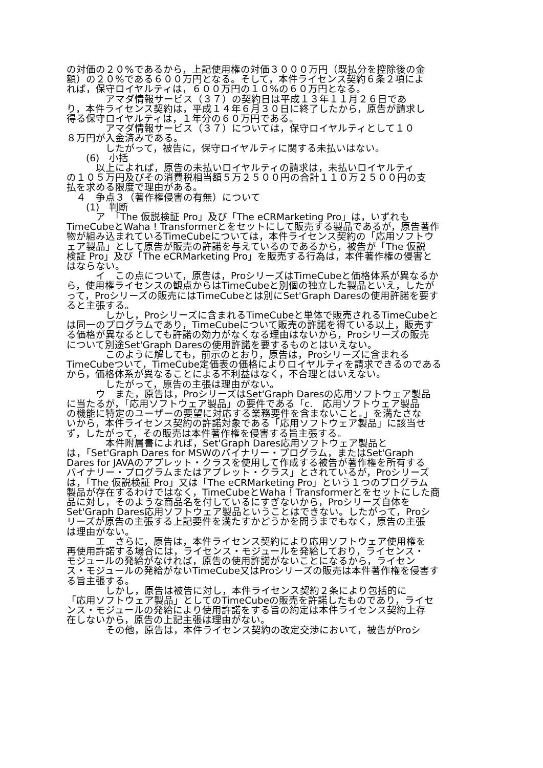の対価の２０%であるから，上記使用権の対価３０００万円（既払分を控除後の金
額）の２０%である６００万円となる。そして，本件ライセンス契約６条２項によ
れば，保守ロイヤルティは，６００万円の１０%の６０万円となる。
　　　　アマダ情報サービス（３７）の契約日は平成１３年１１月２６日であ
り，本件ライセンス契約は，平成１４年６月３０日に終了したから，原告が請求し
得る保守ロイヤルティは，１年分の６０万円である。
　　　　アマダ情報サービス（３７）については，保守ロイヤルティとして１０
８万円が入金済みである。
　　　　したがって，被告に，保守ロイヤルティに関する未払いはない。
　　(6)　小括
　　　以上によれば，原告の未払いロイヤルティの請求は，未払いロイヤルティ
の１０５万円及びその消費税相当額５万２５００円の合計１１０万２５００円の支
払を求める限度で理由がある。
　４　争点３（著作権侵害の有無）について
　　(1)　判断
　　　ア　「The 仮説検証 Pro」及び「The eCRMarketing Pro」は，いずれも
TimeCubeとWaha ! Transformerとをセットにして販売する製品であるが，原告著作
物が組み込まれているTimeCubeについては，本件ライセンス契約の「応用ソフトウ
ェア製品」として原告が販売の許諾を与えているのであるから，被告が「The 仮説
検証 Pro」及び「The eCRMarketing Pro」を販売する行為は，本件著作権の侵害と
はならない。
　　　イ　この点について，原告は，ProシリーズはTimeCubeと価格体系が異なるか
ら，使用権ライセンスの観点からはTimeCubeと別個の独立した製品といえ，したが
って，Proシリーズの販売にはTimeCubeとは別にSet'Graph Daresの使用許諾を要す
ると主張する。
　　　　しかし，Proシリーズに含まれるTimeCubeと単体で販売されるTimeCubeと
は同一のプログラムであり，TimeCubeについて販売の許諾を得ている以上，販売す
る価格が異なるとしても許諾の効力がなくなる理由はないから，Proシリーズの販売
について別途Set'Graph Daresの使用許諾を要するものとはいえない。
　　　　このように解しても，前示のとおり，原告は，Proシリーズに含まれる
TimeCubeついて，TimeCube定価表の価格によりロイヤルティを請求できるのである
から，価格体系が異なることによる不利益はなく，不合理とはいえない。
　　　　したがって，原告の主張は理由がない。
　　　ウ　また，原告は，ProシリーズはSet'Graph Daresの応用ソフトウェア製品
に当たるが，「応用ソフトウェア製品」の要件である「c.　応用ソフトウェア製品
の機能に特定のユーザーの要望に対応する業務要件を含まないこと。」を満たさな
いから，本件ライセンス契約の許諾対象である「応用ソフトウェア製品」に該当せ
ず，したがって，その販売は本件著作権を侵害する旨主張する。
　　　　本件附属書によれば，Set'Graph Dares応用ソフトウェア製品と
は，「Set'Graph Dares for MSWのバイナリー・プログラム，またはSet'Graph
Dares for JAVAのアプレット・クラスを使用して作成する被告が著作権を所有する
バイナリー・プログラムまたはアプレット・クラス」とされているが，Proシリーズ
は，「The 仮説検証 Pro」又は「The eCRMarketing Pro」という１つのプログラム
製品が存在するわけではなく，TimeCubeとWaha ! Transformerとをセットにした商
品に対し，そのような商品名を付しているにすぎないから，Proシリーズ自体を
Set'Graph Dares応用ソフトウェア製品ということはできない。したがって，Proシ
リーズが原告の主張する上記要件を満たすかどうかを問うまでもなく，原告の主張
は理由がない。
　　　エ　さらに，原告は，本件ライセンス契約により応用ソフトウェア使用権を
再使用許諾する場合には，ライセンス・モジュールを発給しており，ライセンス・
モジュールの発給がなければ，原告の使用許諾がないことになるから，ライセン
ス・モジュールの発給がないTimeCube又はProシリーズの販売は本件著作権を侵害す
る旨主張する。
　　　　しかし，原告は被告に対し，本件ライセンス契約２条により包括的に
「応用ソフトウェア製品」としてのTimeCubeの販売を許諾したものであり，ライセ
ンス・モジュールの発給により使用許諾をする旨の約定は本件ライセンス契約上存
在しないから，原告の上記主張は理由がない。
　　　　その他，原告は，本件ライセンス契約の改定交渉において，被告がProシ